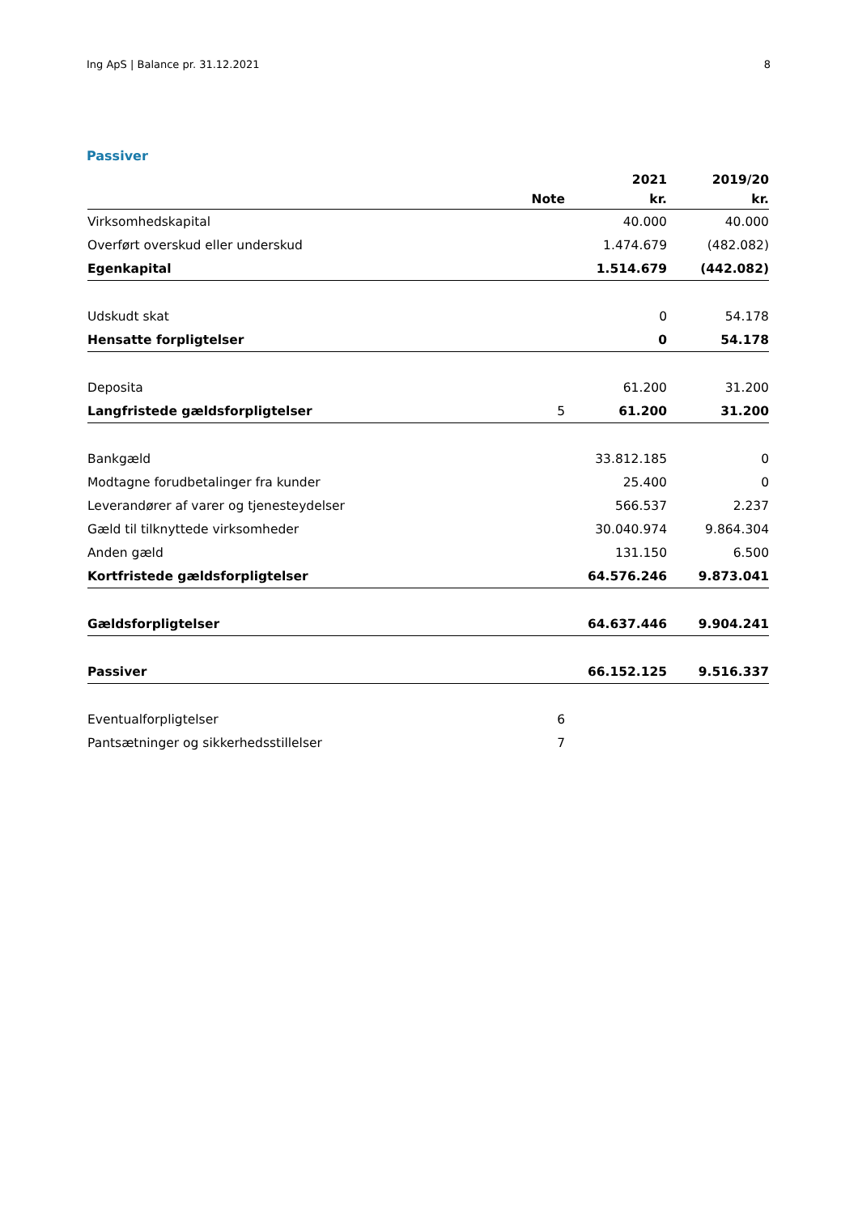Ing ApS | Balance pr. 31.12.2021 8
Passiver
| | | 2021 | 2019/20 |
| --- | --- | --- | --- |
| | Note | kr. | kr. |
| Virksomhedskapital | | 40.000 | 40.000 |
| Overført overskud eller underskud | | 1.474.679 | (482.082) |
| Egenkapital | | 1.514.679 | (442.082) |
| Udskudt skat | | 0 | 54.178 |
| Hensatte forpligtelser | | 0 | 54.178 |
| Deposita | | 61.200 | 31.200 |
| Langfristede gældsforpligtelser | 5 | 61.200 | 31.200 |
| Bankgæld | | 33.812.185 | 0 |
| Modtagne forudbetalinger fra kunder | | 25.400 | 0 |
| Leverandører af varer og tjenesteydelser | | 566.537 | 2.237 |
| Gæld til tilknyttede virksomheder | | 30.040.974 | 9.864.304 |
| Anden gæld | | 131.150 | 6.500 |
| Kortfristede gældsforpligtelser | | 64.576.246 | 9.873.041 |
| Gældsforpligtelser | | 64.637.446 | 9.904.241 |
| Passiver | | 66.152.125 | 9.516.337 |
| Eventualforpligtelser | 6 | | |
| Pantsætninger og sikkerhedsstillelser | 7 | | |